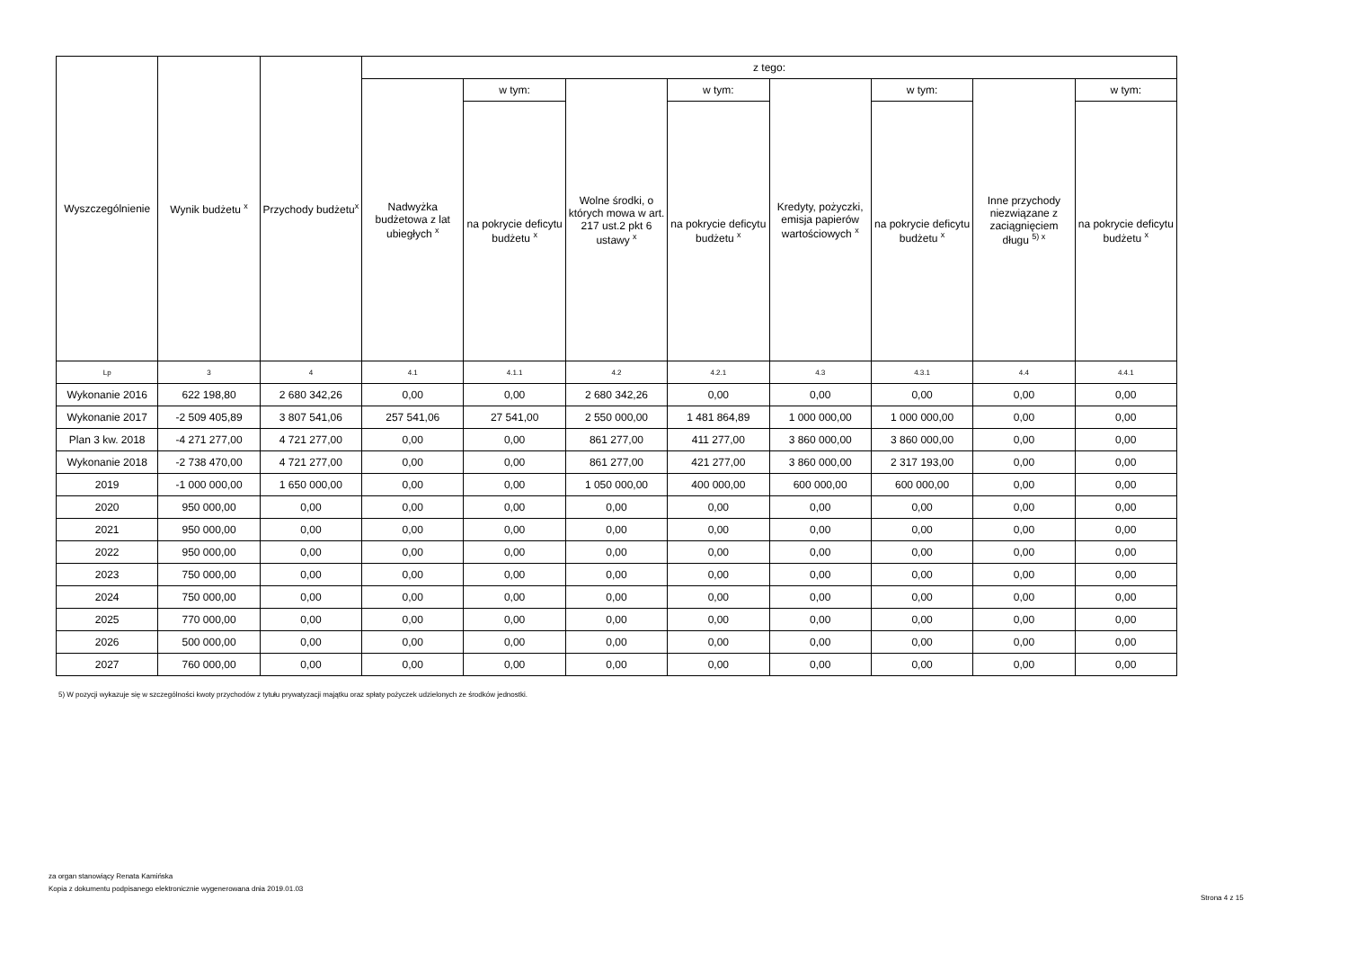| Wyszczególnienie | Wynik budżetu <sup>x</sup> | Przychody budżetu<sup>x</sup> | z tego: | | | | | | | |
| --- | --- | --- | --- | --- | --- | --- | --- | --- | --- | --- |
| | | | Nadwyżka budżetowa z lat ubiegłych <sup>x</sup> | w tym: | Wolne środki, o których mowa w art. 217 ust.2 pkt 6 ustawy <sup>x</sup> | w tym: | Kredyty, pożyczki, emisja papierów wartościowych <sup>x</sup> | w tym: | Inne przychody niezwiązane z zaciągnięciem długu <sup>5) x</sup> | w tym: |
| | | | | na pokrycie deficytu budżetu <sup>x</sup> | | na pokrycie deficytu budżetu <sup>x</sup> | | na pokrycie deficytu budżetu <sup>x</sup> | | na pokrycie deficytu budżetu <sup>x</sup> |
| Lp | 3 | 4 | 4.1 | 4.1.1 | 4.2 | 4.2.1 | 4.3 | 4.3.1 | 4.4 | 4.4.1 |
| Wykonanie 2016 | 622 198,80 | 2 680 342,26 | 0,00 | 0,00 | 2 680 342,26 | 0,00 | 0,00 | 0,00 | 0,00 | 0,00 |
| Wykonanie 2017 | -2 509 405,89 | 3 807 541,06 | 257 541,06 | 27 541,00 | 2 550 000,00 | 1 481 864,89 | 1 000 000,00 | 1 000 000,00 | 0,00 | 0,00 |
| Plan 3 kw. 2018 | -4 271 277,00 | 4 721 277,00 | 0,00 | 0,00 | 861 277,00 | 411 277,00 | 3 860 000,00 | 3 860 000,00 | 0,00 | 0,00 |
| Wykonanie 2018 | -2 738 470,00 | 4 721 277,00 | 0,00 | 0,00 | 861 277,00 | 421 277,00 | 3 860 000,00 | 2 317 193,00 | 0,00 | 0,00 |
| 2019 | -1 000 000,00 | 1 650 000,00 | 0,00 | 0,00 | 1 050 000,00 | 400 000,00 | 600 000,00 | 600 000,00 | 0,00 | 0,00 |
| 2020 | 950 000,00 | 0,00 | 0,00 | 0,00 | 0,00 | 0,00 | 0,00 | 0,00 | 0,00 | 0,00 |
| 2021 | 950 000,00 | 0,00 | 0,00 | 0,00 | 0,00 | 0,00 | 0,00 | 0,00 | 0,00 | 0,00 |
| 2022 | 950 000,00 | 0,00 | 0,00 | 0,00 | 0,00 | 0,00 | 0,00 | 0,00 | 0,00 | 0,00 |
| 2023 | 750 000,00 | 0,00 | 0,00 | 0,00 | 0,00 | 0,00 | 0,00 | 0,00 | 0,00 | 0,00 |
| 2024 | 750 000,00 | 0,00 | 0,00 | 0,00 | 0,00 | 0,00 | 0,00 | 0,00 | 0,00 | 0,00 |
| 2025 | 770 000,00 | 0,00 | 0,00 | 0,00 | 0,00 | 0,00 | 0,00 | 0,00 | 0,00 | 0,00 |
| 2026 | 500 000,00 | 0,00 | 0,00 | 0,00 | 0,00 | 0,00 | 0,00 | 0,00 | 0,00 | 0,00 |
| 2027 | 760 000,00 | 0,00 | 0,00 | 0,00 | 0,00 | 0,00 | 0,00 | 0,00 | 0,00 | 0,00 |
5) W pozycji wykazuje się w szczególności kwoty przychodów z tytułu prywatyzacji majątku oraz spłaty pożyczek udzielonych ze środków jednostki.
za organ stanowiący Renata Kamińska
Kopia z dokumentu podpisanego elektronicznie wygenerowana dnia 2019.01.03
Strona 4 z 15